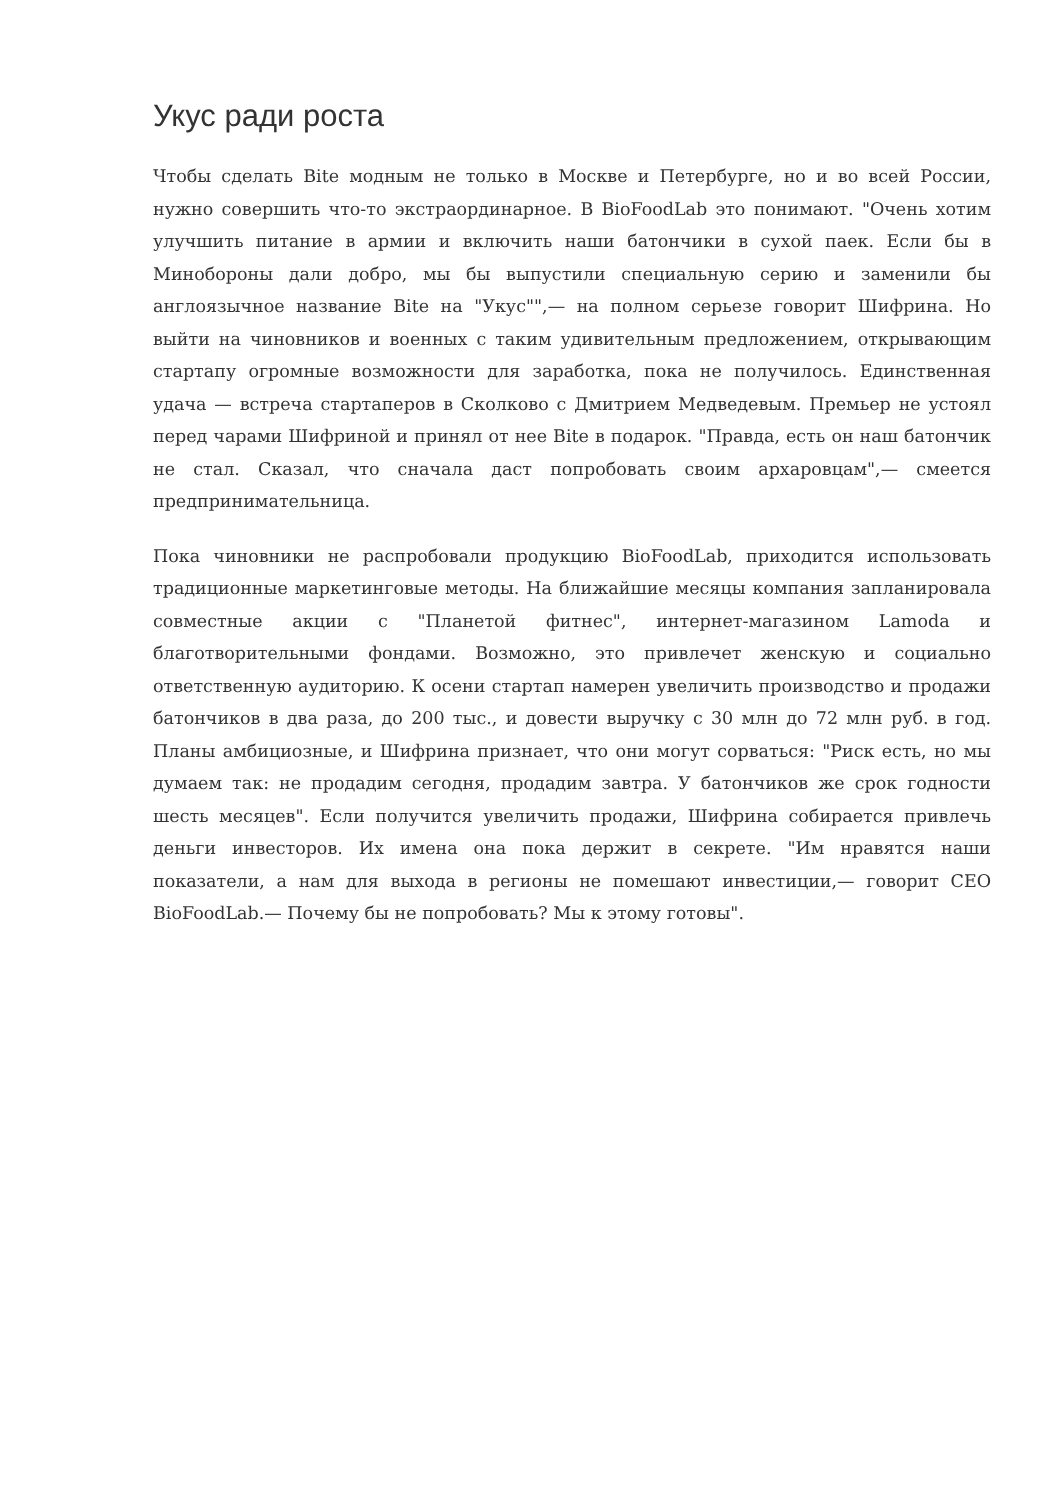Укус ради роста
Чтобы сделать Bite модным не только в Москве и Петербурге, но и во всей России, нужно совершить что-то экстраординарное. В BioFoodLab это понимают. "Очень хотим улучшить питание в армии и включить наши батончики в сухой паек. Если бы в Минобороны дали добро, мы бы выпустили специальную серию и заменили бы англоязычное название Bite на "Укус"",— на полном серьезе говорит Шифрина. Но выйти на чиновников и военных с таким удивительным предложением, открывающим стартапу огромные возможности для заработка, пока не получилось. Единственная удача — встреча стартаперов в Сколково с Дмитрием Медведевым. Премьер не устоял перед чарами Шифриной и принял от нее Bite в подарок. "Правда, есть он наш батончик не стал. Сказал, что сначала даст попробовать своим архаровцам",— смеется предпринимательница.
Пока чиновники не распробовали продукцию BioFoodLab, приходится использовать традиционные маркетинговые методы. На ближайшие месяцы компания запланировала совместные акции с "Планетой фитнес", интернет-магазином Lamoda и благотворительными фондами. Возможно, это привлечет женскую и социально ответственную аудиторию. К осени стартап намерен увеличить производство и продажи батончиков в два раза, до 200 тыс., и довести выручку с 30 млн до 72 млн руб. в год. Планы амбициозные, и Шифрина признает, что они могут сорваться: "Риск есть, но мы думаем так: не продадим сегодня, продадим завтра. У батончиков же срок годности шесть месяцев". Если получится увеличить продажи, Шифрина собирается привлечь деньги инвесторов. Их имена она пока держит в секрете. "Им нравятся наши показатели, а нам для выхода в регионы не помешают инвестиции,— говорит CEO BioFoodLab.— Почему бы не попробовать? Мы к этому готовы".